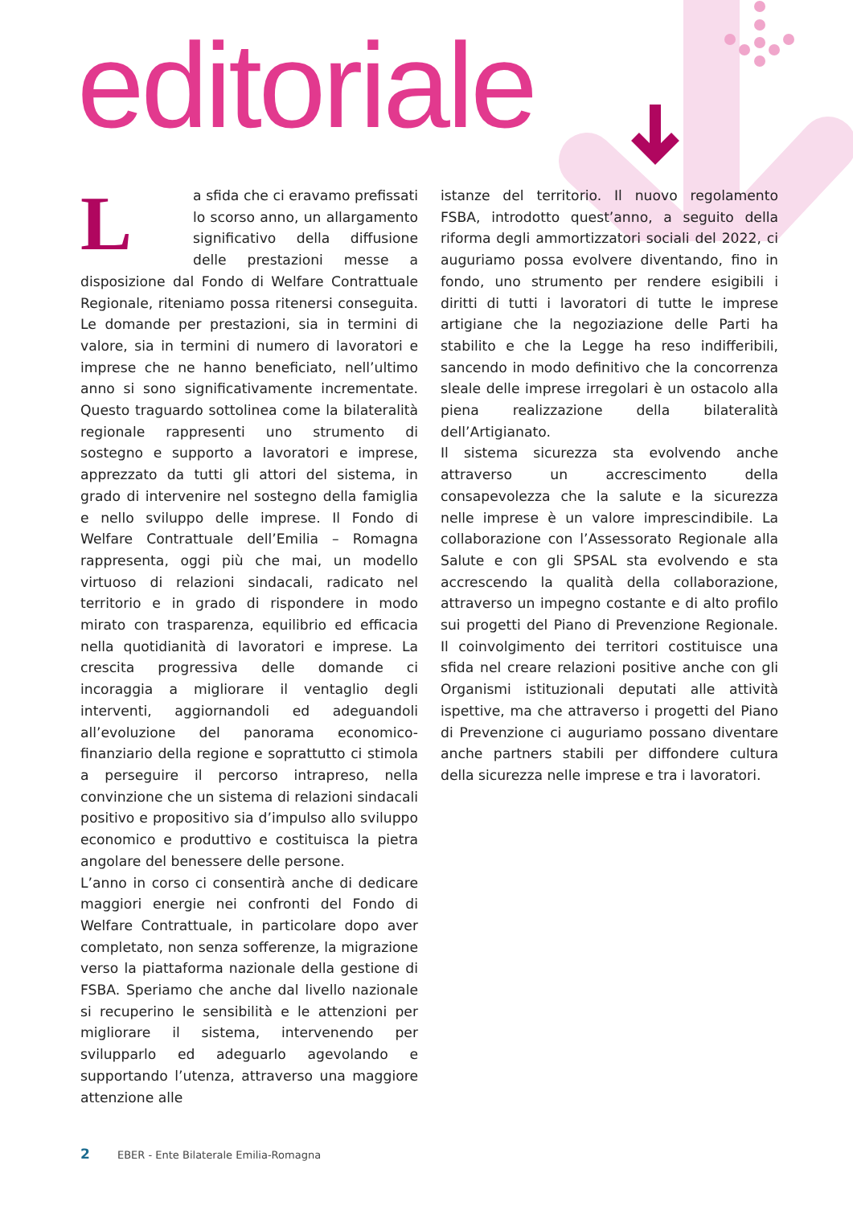editoriale
La sfida che ci eravamo prefissati lo scorso anno, un allargamento significativo della diffusione delle prestazioni messe a disposizione dal Fondo di Welfare Contrattuale Regionale, riteniamo possa ritenersi conseguita. Le domande per prestazioni, sia in termini di valore, sia in termini di numero di lavoratori e imprese che ne hanno beneficiato, nell’ultimo anno si sono significativamente incrementate. Questo traguardo sottolinea come la bilateralità regionale rappresenti uno strumento di sostegno e supporto a lavoratori e imprese, apprezzato da tutti gli attori del sistema, in grado di intervenire nel sostegno della famiglia e nello sviluppo delle imprese. Il Fondo di Welfare Contrattuale dell’Emilia – Romagna rappresenta, oggi più che mai, un modello virtuoso di relazioni sindacali, radicato nel territorio e in grado di rispondere in modo mirato con trasparenza, equilibrio ed efficacia nella quotidianità di lavoratori e imprese. La crescita progressiva delle domande ci incoraggia a migliorare il ventaglio degli interventi, aggiornandoli ed adeguandoli all’evoluzione del panorama economico-finanziario della regione e soprattutto ci stimola a perseguire il percorso intrapreso, nella convinzione che un sistema di relazioni sindacali positivo e propositivo sia d’impulso allo sviluppo economico e produttivo e costituisca la pietra angolare del benessere delle persone.
L’anno in corso ci consentirà anche di dedicare maggiori energie nei confronti del Fondo di Welfare Contrattuale, in particolare dopo aver completato, non senza sofferenze, la migrazione verso la piattaforma nazionale della gestione di FSBA. Speriamo che anche dal livello nazionale si recuperino le sensibilità e le attenzioni per migliorare il sistema, intervenendo per svilupparlo ed adeguarlo agevolando e supportando l’utenza, attraverso una maggiore attenzione alle
istanze del territorio. Il nuovo regolamento FSBA, introdotto quest’anno, a seguito della riforma degli ammortizzatori sociali del 2022, ci auguriamo possa evolvere diventando, fino in fondo, uno strumento per rendere esigibili i diritti di tutti i lavoratori di tutte le imprese artigiane che la negoziazione delle Parti ha stabilito e che la Legge ha reso indifferibili, sancendo in modo definitivo che la concorrenza sleale delle imprese irregolari è un ostacolo alla piena realizzazione della bilateralità dell’Artigianato.
Il sistema sicurezza sta evolvendo anche attraverso un accrescimento della consapevolezza che la salute e la sicurezza nelle imprese è un valore imprescindibile. La collaborazione con l’Assessorato Regionale alla Salute e con gli SPSAL sta evolvendo e sta accrescendo la qualità della collaborazione, attraverso un impegno costante e di alto profilo sui progetti del Piano di Prevenzione Regionale. Il coinvolgimento dei territori costituisce una sfida nel creare relazioni positive anche con gli Organismi istituzionali deputati alle attività ispettive, ma che attraverso i progetti del Piano di Prevenzione ci auguriamo possano diventare anche partners stabili per diffondere cultura della sicurezza nelle imprese e tra i lavoratori.
2 EBER - Ente Bilaterale Emilia-Romagna